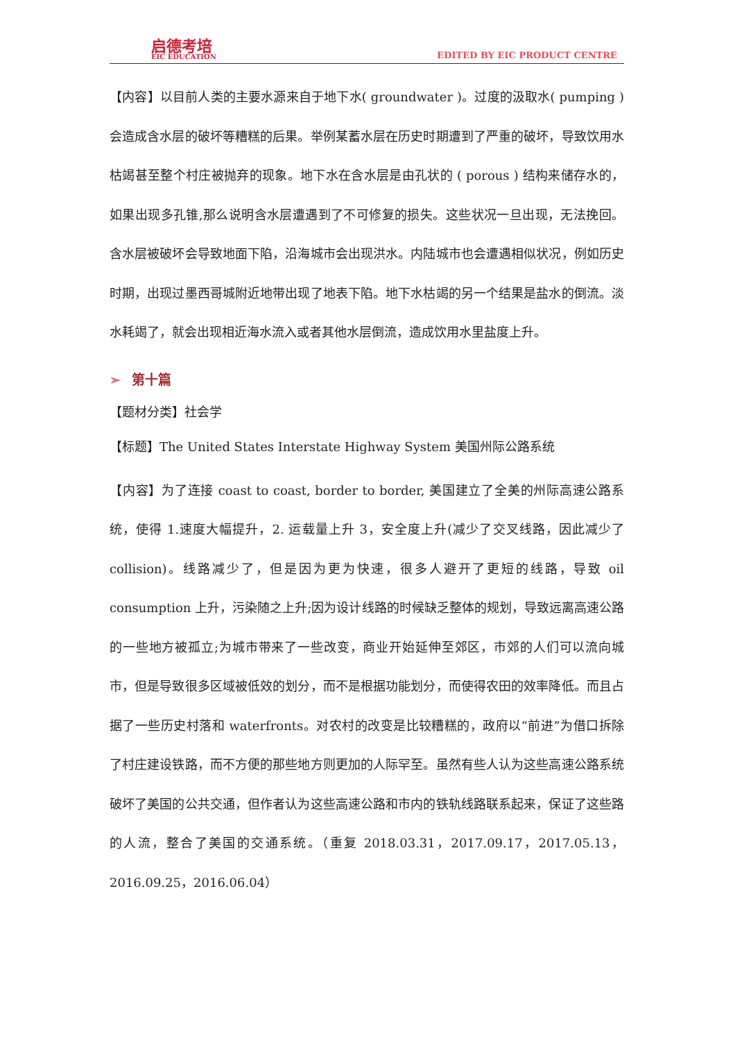启德考培
EIC EDUCATION
EDITED BY EIC PRODUCT CENTRE
【内容】以目前人类的主要水源来自于地下水( groundwater )。过度的汲取水( pumping )会造成含水层的破坏等糟糕的后果。举例某蓄水层在历史时期遭到了严重的破坏，导致饮用水枯竭甚至整个村庄被抛弃的现象。地下水在含水层是由孔状的 ( porous ) 结构来储存水的，如果出现多孔锥,那么说明含水层遭遇到了不可修复的损失。这些状况一旦出现，无法挽回。含水层被破坏会导致地面下陷，沿海城市会出现洪水。内陆城市也会遭遇相似状况，例如历史时期，出现过墨西哥城附近地带出现了地表下陷。地下水枯竭的另一个结果是盐水的倒流。淡水耗竭了，就会出现相近海水流入或者其他水层倒流，造成饮用水里盐度上升。
➢ 第十篇
【题材分类】社会学
【标题】The United States Interstate Highway System 美国州际公路系统
【内容】为了连接 coast to coast, border to border, 美国建立了全美的州际高速公路系统，使得 1.速度大幅提升，2. 运载量上升 3，安全度上升(减少了交叉线路，因此减少了 collision)。线路减少了，但是因为更为快速，很多人避开了更短的线路，导致 oil consumption 上升，污染随之上升;因为设计线路的时候缺乏整体的规划，导致远离高速公路的一些地方被孤立;为城市带来了一些改变，商业开始延伸至郊区，市郊的人们可以流向城市，但是导致很多区域被低效的划分，而不是根据功能划分，而使得农田的效率降低。而且占据了一些历史村落和 waterfronts。对农村的改变是比较糟糕的，政府以“前进”为借口拆除了村庄建设铁路，而不方便的那些地方则更加的人际罕至。虽然有些人认为这些高速公路系统破坏了美国的公共交通，但作者认为这些高速公路和市内的铁轨线路联系起来，保证了这些路的人流，整合了美国的交通系统。（重复 2018.03.31，2017.09.17，2017.05.13，2016.09.25，2016.06.04）